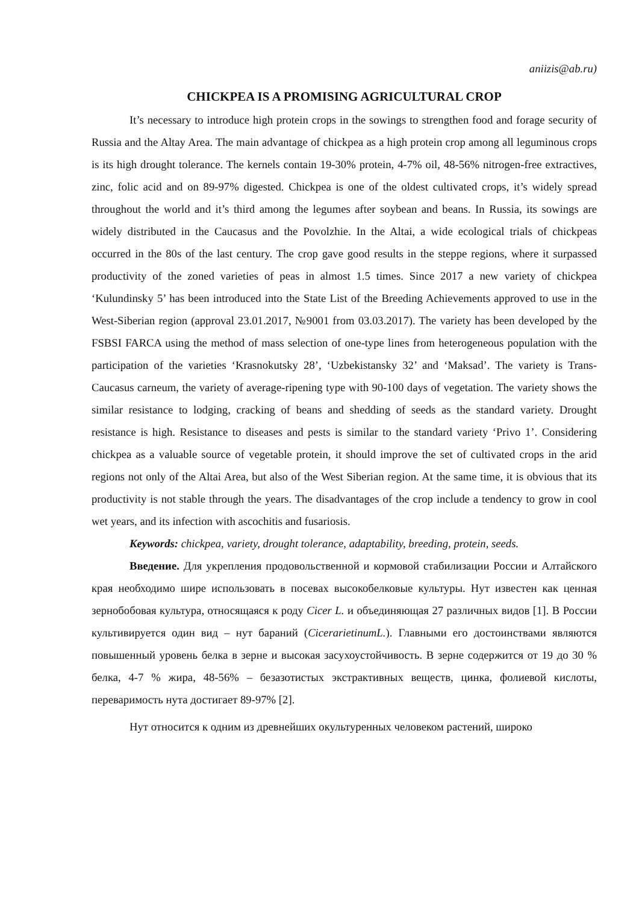aniizis@ab.ru)
CHICKPEA IS A PROMISING AGRICULTURAL CROP
It’s necessary to introduce high protein crops in the sowings to strengthen food and forage security of Russia and the Altay Area. The main advantage of chickpea as a high protein crop among all leguminous crops is its high drought tolerance. The kernels contain 19-30% protein, 4-7% oil, 48-56% nitrogen-free extractives, zinc, folic acid and on 89-97% digested. Chickpea is one of the oldest cultivated crops, it’s widely spread throughout the world and it’s third among the legumes after soybean and beans. In Russia, its sowings are widely distributed in the Caucasus and the Povolzhie. In the Altai, a wide ecological trials of chickpeas occurred in the 80s of the last century. The crop gave good results in the steppe regions, where it surpassed productivity of the zoned varieties of peas in almost 1.5 times. Since 2017 a new variety of chickpea ‘Kulundinsky 5’ has been introduced into the State List of the Breeding Achievements approved to use in the West-Siberian region (approval 23.01.2017, №9001 from 03.03.2017). The variety has been developed by the FSBSI FARCA using the method of mass selection of one-type lines from heterogeneous population with the participation of the varieties ‘Krasnokutsky 28’, ‘Uzbekistansky 32’ and ‘Maksad’. The variety is Trans-Caucasus carneum, the variety of average-ripening type with 90-100 days of vegetation. The variety shows the similar resistance to lodging, cracking of beans and shedding of seeds as the standard variety. Drought resistance is high. Resistance to diseases and pests is similar to the standard variety ‘Privo 1’. Considering chickpea as a valuable source of vegetable protein, it should improve the set of cultivated crops in the arid regions not only of the Altai Area, but also of the West Siberian region. At the same time, it is obvious that its productivity is not stable through the years. The disadvantages of the crop include a tendency to grow in cool wet years, and its infection with ascochitis and fusariosis.
Keywords: chickpea, variety, drought tolerance, adaptability, breeding, protein, seeds.
Введение. Для укрепления продовольственной и кормовой стабилизации России и Алтайского края необходимо шире использовать в посевах высокобелковые культуры. Нут известен как ценная зернобобовая культура, относящаяся к роду Cicer L. и объединяющая 27 различных видов [1]. В России культивируется один вид – нут бараний (CicerarietinumL.). Главными его достоинствами являются повышенный уровень белка в зерне и высокая засухоустойчивость. В зерне содержится от 19 до 30 % белка, 4-7 % жира, 48-56% – безазотистых экстрактивных веществ, цинка, фолиевой кислоты, переваримость нута достигает 89-97% [2].
Нут относится к одним из древнейших окультуренных человеком растений, широко